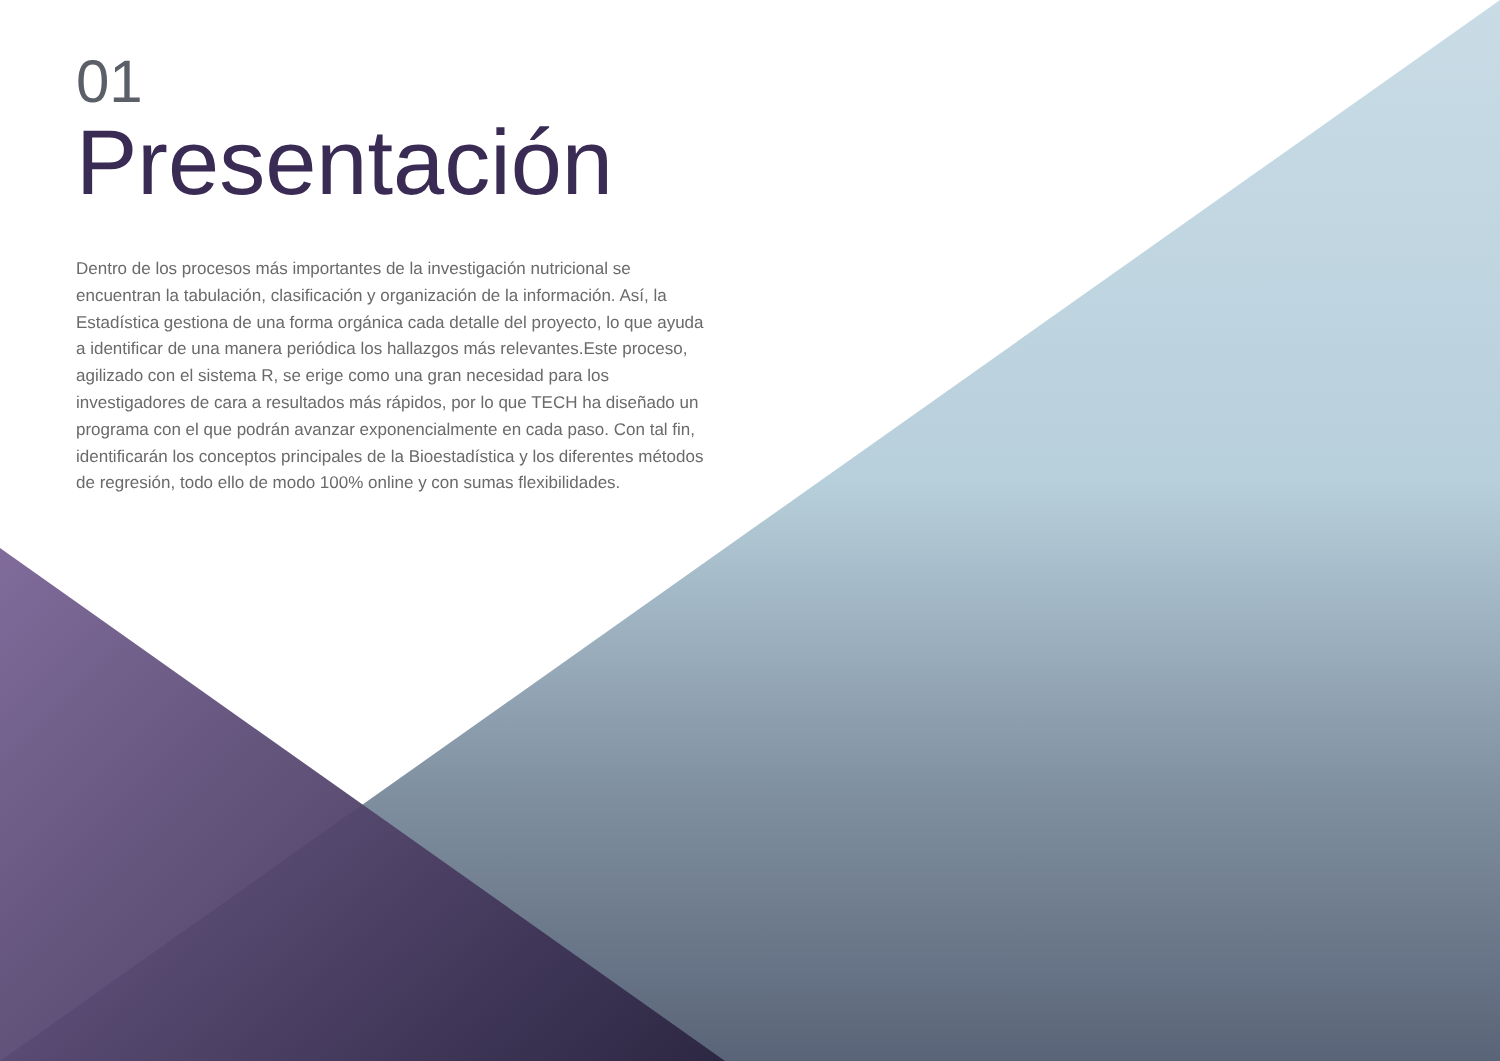01
Presentación
Dentro de los procesos más importantes de la investigación nutricional se encuentran la tabulación, clasificación y organización de la información. Así, la Estadística gestiona de una forma orgánica cada detalle del proyecto, lo que ayuda a identificar de una manera periódica los hallazgos más relevantes.Este proceso, agilizado con el sistema R, se erige como una gran necesidad para los investigadores de cara a resultados más rápidos, por lo que TECH ha diseñado un programa con el que podrán avanzar exponencialmente en cada paso. Con tal fin, identificarán los conceptos principales de la Bioestadística y los diferentes métodos de regresión, todo ello de modo 100% online y con sumas flexibilidades.